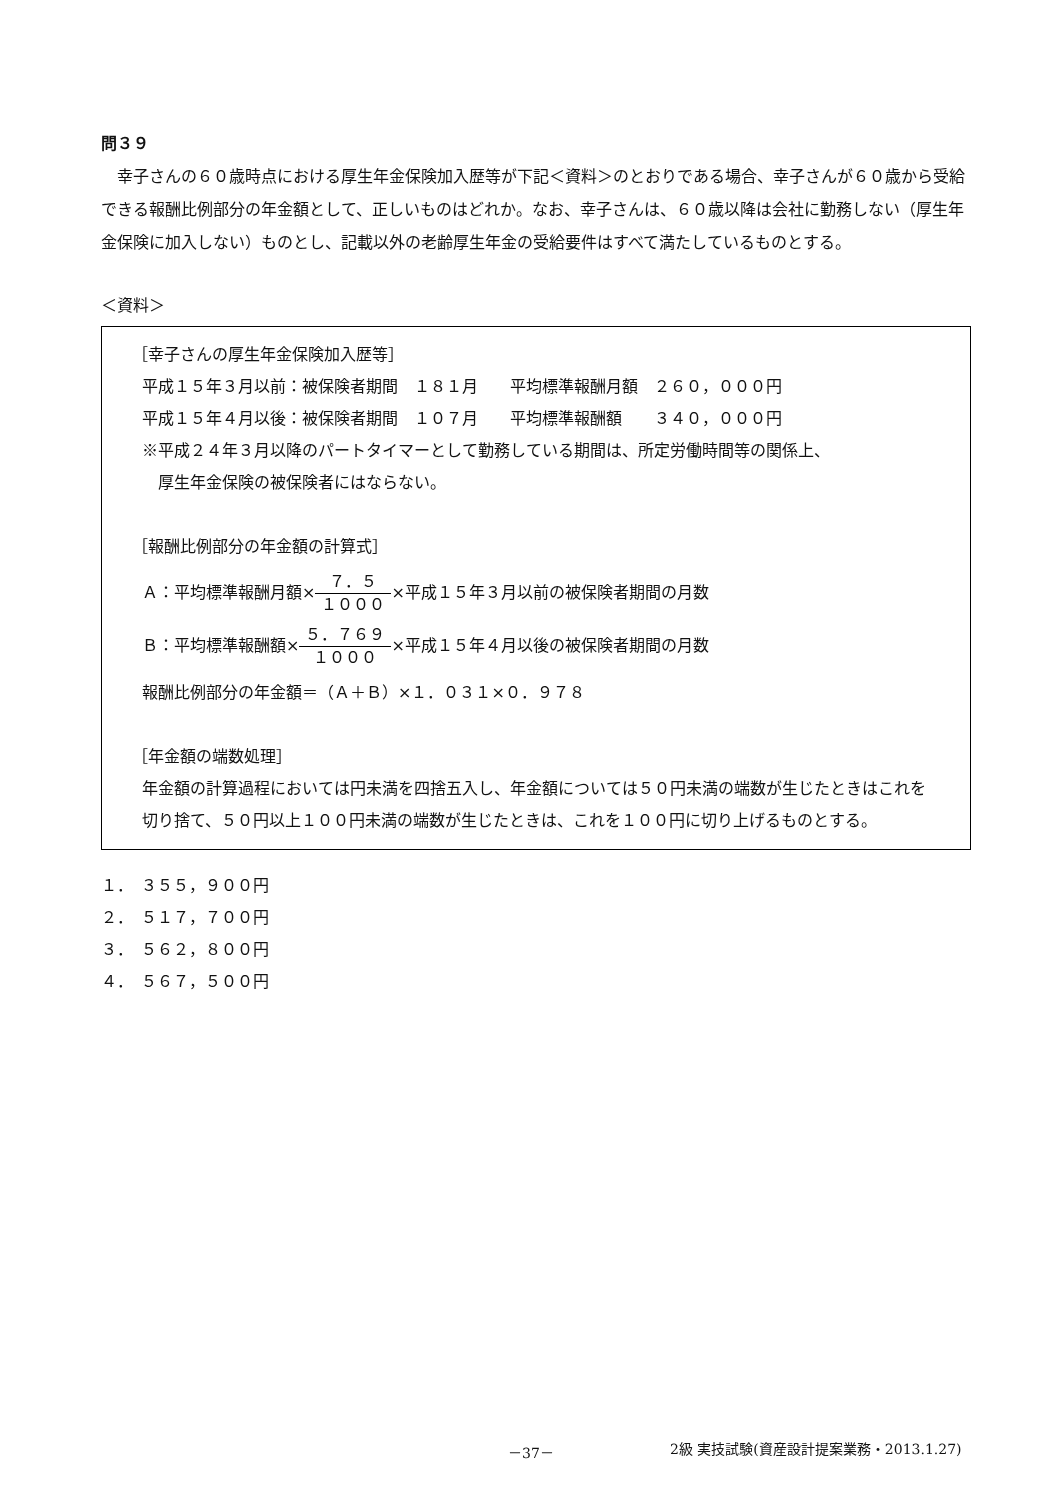問３９
　幸子さんの６０歳時点における厚生年金保険加入歴等が下記＜資料＞のとおりである場合、幸子さんが６０歳から受給できる報酬比例部分の年金額として、正しいものはどれか。なお、幸子さんは、６０歳以降は会社に勤務しない（厚生年金保険に加入しない）ものとし、記載以外の老齢厚生年金の受給要件はすべて満たしているものとする。
＜資料＞
［幸子さんの厚生年金保険加入歴等］
平成１５年３月以前：被保険者期間　１８１月　　平均標準報酬月額　２６０，０００円
平成１５年４月以後：被保険者期間　１０７月　　平均標準報酬額　　３４０，０００円
※平成２４年３月以降のパートタイマーとして勤務している期間は、所定労働時間等の関係上、
　厚生年金保険の被保険者にはならない。
［報酬比例部分の年金額の計算式］
Ａ：平均標準報酬月額×７．５ １０００×平成１５年３月以前の被保険者期間の月数
Ｂ：平均標準報酬額×５．７６９ １０００×平成１５年４月以後の被保険者期間の月数
報酬比例部分の年金額＝（Ａ＋Ｂ）×１．０３１×０．９７８
［年金額の端数処理］
年金額の計算過程においては円未満を四捨五入し、年金額については５０円未満の端数が生じたときはこれを切り捨て、５０円以上１００円未満の端数が生じたときは、これを１００円に切り上げるものとする。
１．　３５５，９００円
２．　５１７，７００円
３．　５６２，８００円
４．　５６７，５００円
－37－ 2級 実技試験(資産設計提案業務・2013.1.27)